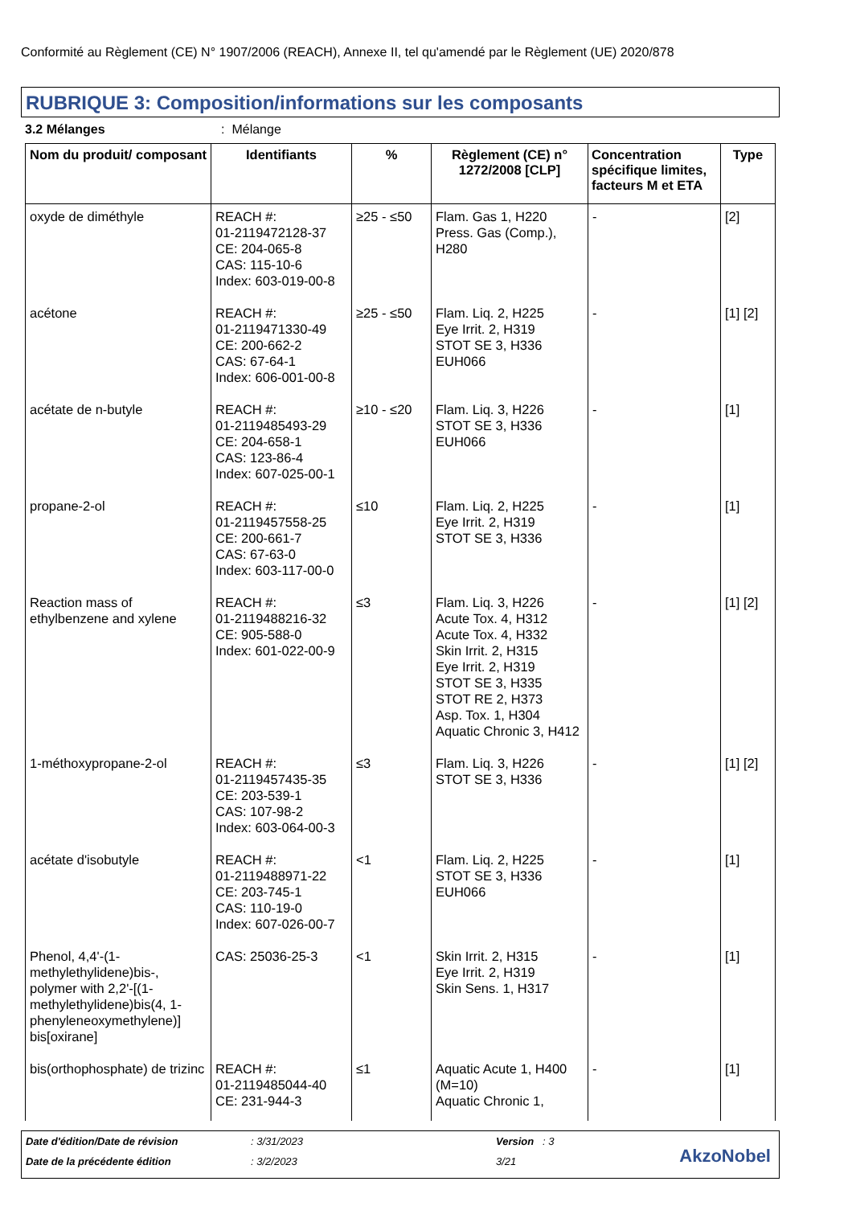Conformité au Règlement (CE) N° 1907/2006 (REACH), Annexe II, tel qu'amendé par le Règlement (UE) 2020/878
RUBRIQUE 3: Composition/informations sur les composants
3.2 Mélanges : Mélange
| Nom du produit/ composant | Identifiants | % | Règlement (CE) n° 1272/2008 [CLP] | Concentration spécifique limites, facteurs M et ETA | Type |
| --- | --- | --- | --- | --- | --- |
| oxyde de diméthyle | REACH #: 01-2119472128-37 CE: 204-065-8 CAS: 115-10-6 Index: 603-019-00-8 | ≥25 - ≤50 | Flam. Gas 1, H220 Press. Gas (Comp.), H280 | - | [2] |
| acétone | REACH #: 01-2119471330-49 CE: 200-662-2 CAS: 67-64-1 Index: 606-001-00-8 | ≥25 - ≤50 | Flam. Liq. 2, H225 Eye Irrit. 2, H319 STOT SE 3, H336 EUH066 | - | [1] [2] |
| acétate de n-butyle | REACH #: 01-2119485493-29 CE: 204-658-1 CAS: 123-86-4 Index: 607-025-00-1 | ≥10 - ≤20 | Flam. Liq. 3, H226 STOT SE 3, H336 EUH066 | - | [1] |
| propane-2-ol | REACH #: 01-2119457558-25 CE: 200-661-7 CAS: 67-63-0 Index: 603-117-00-0 | ≤10 | Flam. Liq. 2, H225 Eye Irrit. 2, H319 STOT SE 3, H336 | - | [1] |
| Reaction mass of ethylbenzene and xylene | REACH #: 01-2119488216-32 CE: 905-588-0 Index: 601-022-00-9 | ≤3 | Flam. Liq. 3, H226 Acute Tox. 4, H312 Acute Tox. 4, H332 Skin Irrit. 2, H315 Eye Irrit. 2, H319 STOT SE 3, H335 STOT RE 2, H373 Asp. Tox. 1, H304 Aquatic Chronic 3, H412 | - | [1] [2] |
| 1-méthoxypropane-2-ol | REACH #: 01-2119457435-35 CE: 203-539-1 CAS: 107-98-2 Index: 603-064-00-3 | ≤3 | Flam. Liq. 3, H226 STOT SE 3, H336 | - | [1] [2] |
| acétate d'isobutyle | REACH #: 01-2119488971-22 CE: 203-745-1 CAS: 110-19-0 Index: 607-026-00-7 | <1 | Flam. Liq. 2, H225 STOT SE 3, H336 EUH066 | - | [1] |
| Phenol, 4,4'-(1-methylethylidene)bis-, polymer with 2,2'-[(1-methylethylidene)bis(4, 1-phenyleneoxymethylene)] bis[oxirane] | CAS: 25036-25-3 | <1 | Skin Irrit. 2, H315 Eye Irrit. 2, H319 Skin Sens. 1, H317 | - | [1] |
| bis(orthophosphate) de trizinc | REACH #: 01-2119485044-40 CE: 231-944-3 | ≤1 | Aquatic Acute 1, H400 (M=10) Aquatic Chronic 1, | - | [1] |
Date d'édition/Date de révision
: 3/31/2023 Version : 3
Date de la précédente édition : 3/2/2023 3/21 AkzoNobel